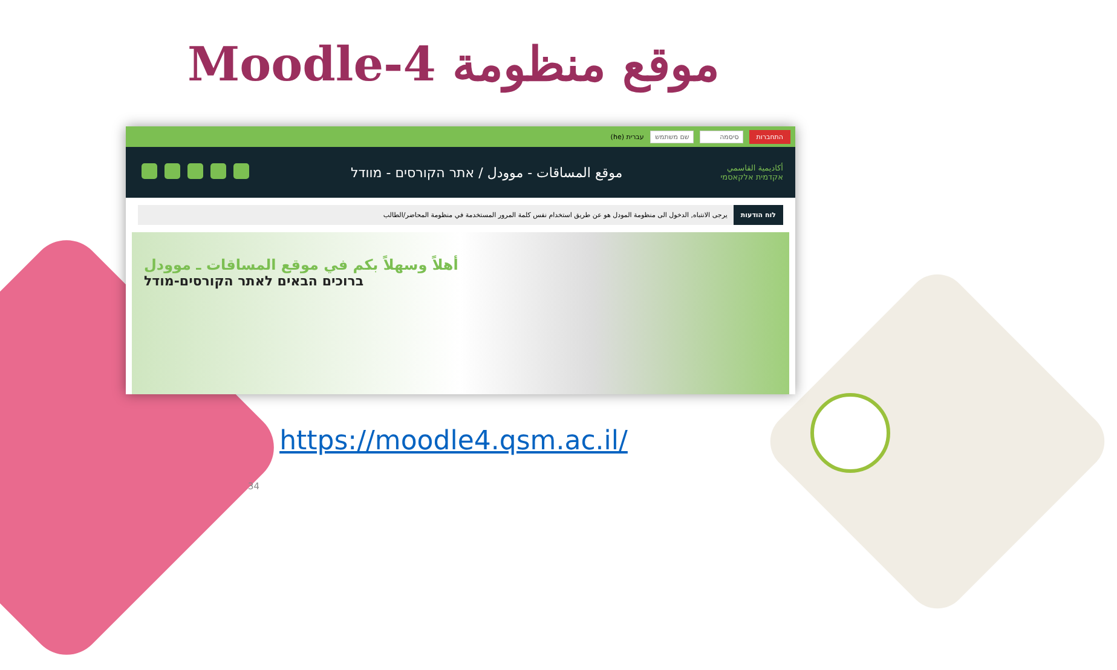موقع منظومة Moodle-4
התחברות סיסמה שם משתמש עברית (he)
أكاديمية القاسمي
אקדמית אלקאסמי
موقع المساقات - موودل / אתר הקורסים - מוודל
לוח הודעות يرجى الانتباه, الدخول الى منظومة المودل هو عن طريق استخدام نفس كلمة المرور المستخدمة في منظومة المحاضر/الطالب
أهلاً وسهلاً بكم في موقع المساقات ـ موودل
ברוכים הבאים לאתר הקורסים-מודל
https://moodle4.qsm.ac.il/
34